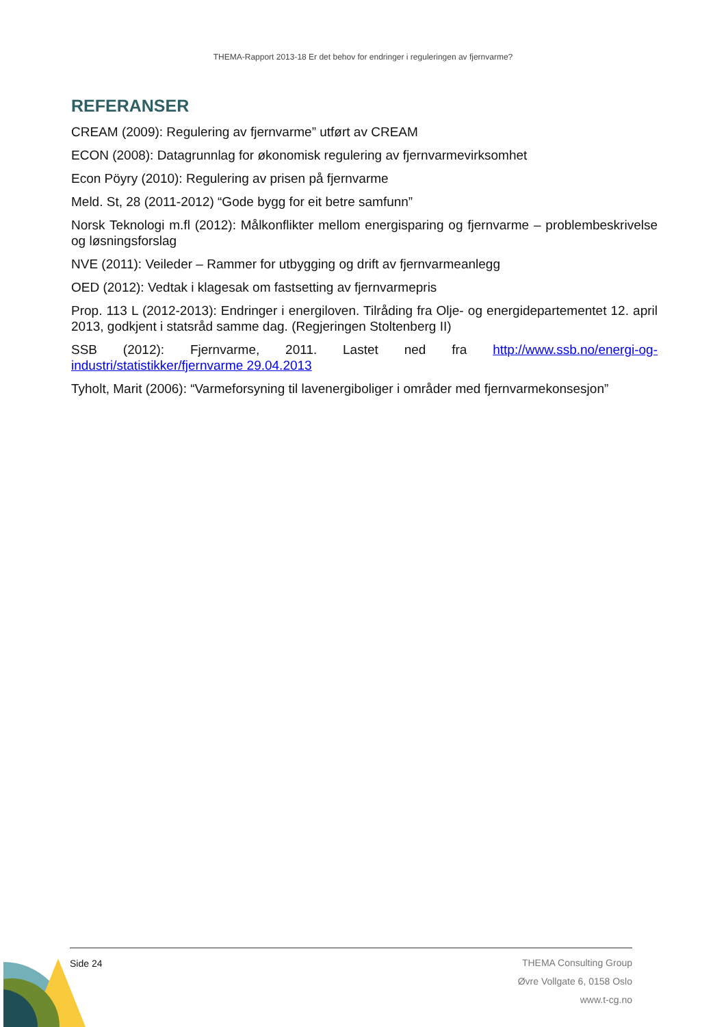THEMA-Rapport 2013-18 Er det behov for endringer i reguleringen av fjernvarme?
REFERANSER
CREAM (2009): Regulering av fjernvarme” utført av CREAM
ECON (2008): Datagrunnlag for økonomisk regulering av fjernvarmevirksomhet
Econ Pöyry (2010): Regulering av prisen på fjernvarme
Meld. St, 28 (2011-2012) “Gode bygg for eit betre samfunn”
Norsk Teknologi m.fl (2012): Målkonflikter mellom energisparing og fjernvarme – problembeskrivelse og løsningsforslag
NVE (2011): Veileder – Rammer for utbygging og drift av fjernvarmeanlegg
OED (2012): Vedtak i klagesak om fastsetting av fjernvarmepris
Prop. 113 L (2012-2013): Endringer i energiloven. Tilråding fra Olje- og energidepartementet 12. april 2013, godkjent i statsråd samme dag. (Regjeringen Stoltenberg II)
SSB (2012): Fjernvarme, 2011. Lastet ned fra http://www.ssb.no/energi-og-industri/statistikker/fjernvarme 29.04.2013
Tyholt, Marit (2006): “Varmeforsyning til lavenergiboliger i områder med fjernvarmekonsesjon”
Side 24
THEMA Consulting Group
Øvre Vollgate 6, 0158 Oslo
www.t-cg.no